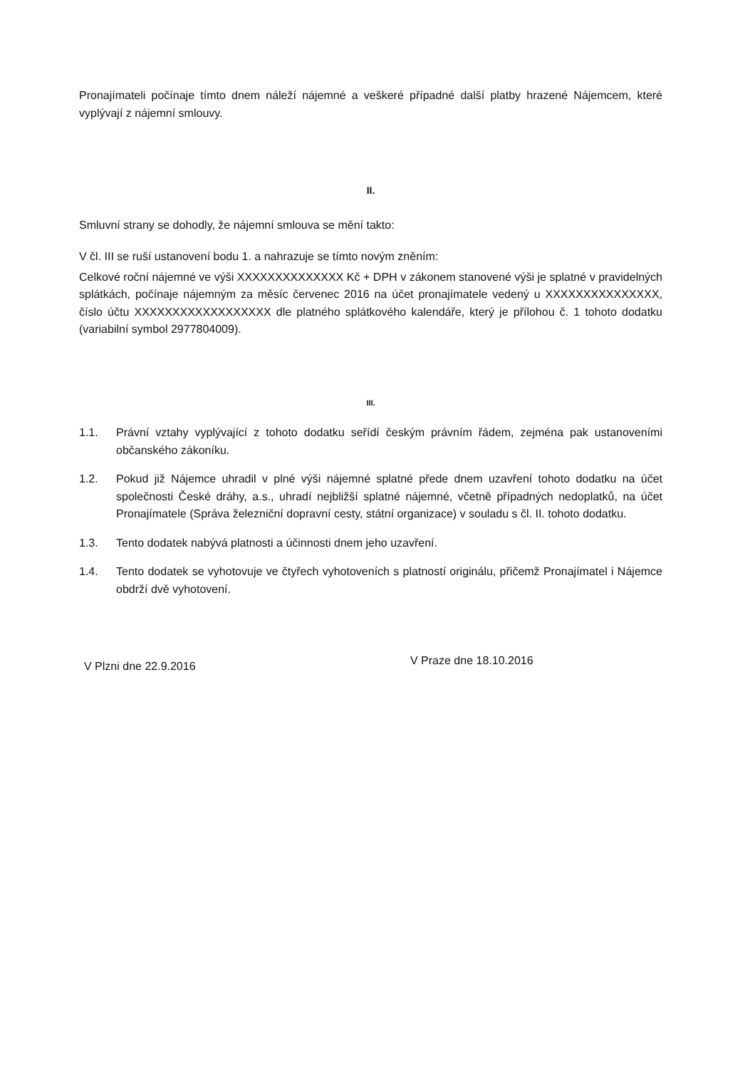Pronajímateli počínaje tímto dnem náleží nájemné a veškeré případné další platby hrazené Nájemcem, které vyplývají z nájemní smlouvy.
II.
Smluvní strany se dohodly, že nájemní smlouva se mění takto:
V čl. III se ruší ustanovení bodu 1. a nahrazuje se tímto novým zněním:
Celkové roční nájemné ve výši XXXXXXXXXXXXXX Kč + DPH v zákonem stanovené výši je splatné v pravidelných splátkách, počínaje nájemným za měsíc červenec 2016 na účet pronajímatele vedený u XXXXXXXXXXXXXXX, číslo účtu XXXXXXXXXXXXXXXXXX dle platného splátkového kalendáře, který je přílohou č. 1 tohoto dodatku (variabilní symbol 2977804009).
III.
1.1. Právní vztahy vyplývající z tohoto dodatku seřídí českým právním řádem, zejména pak ustanoveními občanského zákoníku.
1.2. Pokud již Nájemce uhradil v plné výši nájemné splatné přede dnem uzavření tohoto dodatku na účet společnosti České dráhy, a.s., uhradí nejbližší splatné nájemné, včetně případných nedoplatků, na účet Pronajímatele (Správa železniční dopravní cesty, státní organizace) v souladu s čl. II. tohoto dodatku.
1.3. Tento dodatek nabývá platnosti a účinnosti dnem jeho uzavření.
1.4. Tento dodatek se vyhotovuje ve čtyřech vyhotoveních s platností originálu, přičemž Pronajímatel i Nájemce obdrží dvě vyhotovení.
V Plzni dne 22.9.2016 V Praze dne 18.10.2016